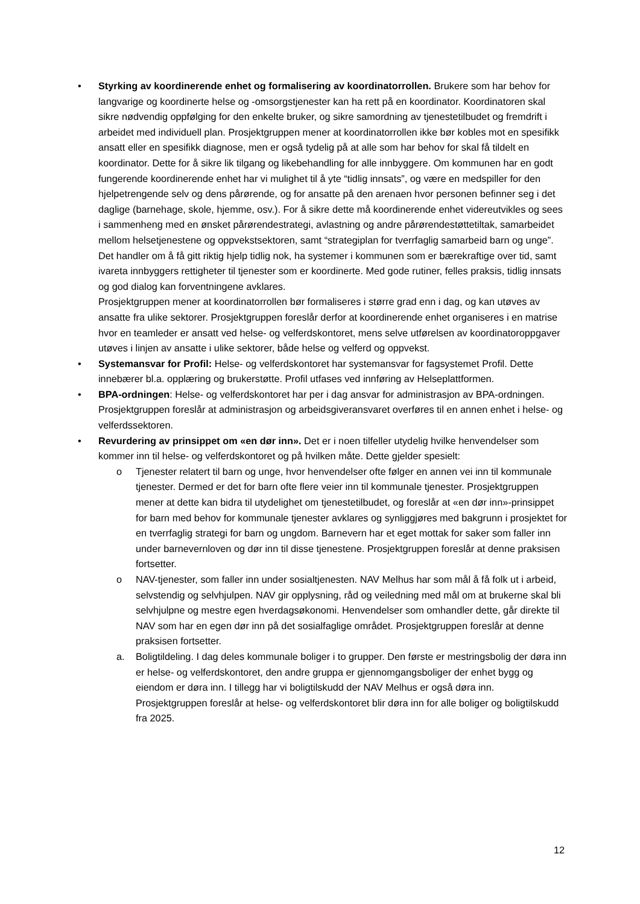• Styrking av koordinerende enhet og formalisering av koordinatorrollen. Brukere som har behov for langvarige og koordinerte helse og -omsorgstjenester kan ha rett på en koordinator. Koordinatoren skal sikre nødvendig oppfølging for den enkelte bruker, og sikre samordning av tjenestetilbudet og fremdrift i arbeidet med individuell plan. Prosjektgruppen mener at koordinatorrollen ikke bør kobles mot en spesifikk ansatt eller en spesifikk diagnose, men er også tydelig på at alle som har behov for skal få tildelt en koordinator. Dette for å sikre lik tilgang og likebehandling for alle innbyggere. Om kommunen har en godt fungerende koordinerende enhet har vi mulighet til å yte “tidlig innsats”, og være en medspiller for den hjelpetrengende selv og dens pårørende, og for ansatte på den arenaen hvor personen befinner seg i det daglige (barnehage, skole, hjemme, osv.). For å sikre dette må koordinerende enhet videreutvikles og sees i sammenheng med en ønsket pårørendestrategi, avlastning og andre pårørendestøttetiltak, samarbeidet mellom helsetjenestene og oppvekstsektoren, samt “strategiplan for tverrfaglig samarbeid barn og unge”. Det handler om å få gitt riktig hjelp tidlig nok, ha systemer i kommunen som er bærekraftige over tid, samt ivareta innbyggers rettigheter til tjenester som er koordinerte. Med gode rutiner, felles praksis, tidlig innsats og god dialog kan forventningene avklares.
Prosjektgruppen mener at koordinatorrollen bør formaliseres i større grad enn i dag, og kan utøves av ansatte fra ulike sektorer. Prosjektgruppen foreslår derfor at koordinerende enhet organiseres i en matrise hvor en teamleder er ansatt ved helse- og velferdskontoret, mens selve utførelsen av koordinatoroppgaver utøves i linjen av ansatte i ulike sektorer, både helse og velferd og oppvekst.
• Systemansvar for Profil: Helse- og velferdskontoret har systemansvar for fagsystemet Profil. Dette innebærer bl.a. opplæring og brukerstøtte. Profil utfases ved innføring av Helseplattformen.
• BPA-ordningen: Helse- og velferdskontoret har per i dag ansvar for administrasjon av BPA-ordningen. Prosjektgruppen foreslår at administrasjon og arbeidsgiveransvaret overføres til en annen enhet i helse- og velferdssektoren.
• Revurdering av prinsippet om «en dør inn». Det er i noen tilfeller utydelig hvilke henvendelser som kommer inn til helse- og velferdskontoret og på hvilken måte. Dette gjelder spesielt:
o Tjenester relatert til barn og unge, hvor henvendelser ofte følger en annen vei inn til kommunale tjenester. Dermed er det for barn ofte flere veier inn til kommunale tjenester. Prosjektgruppen mener at dette kan bidra til utydelighet om tjenestetilbudet, og foreslår at «en dør inn»-prinsippet for barn med behov for kommunale tjenester avklares og synliggjøres med bakgrunn i prosjektet for en tverrfaglig strategi for barn og ungdom. Barnevern har et eget mottak for saker som faller inn under barnevernloven og dør inn til disse tjenestene. Prosjektgruppen foreslår at denne praksisen fortsetter.
o NAV-tjenester, som faller inn under sosialtjenesten. NAV Melhus har som mål å få folk ut i arbeid, selvstendig og selvhjulpen. NAV gir opplysning, råd og veiledning med mål om at brukerne skal bli selvhjulpne og mestre egen hverdagsøkonomi. Henvendelser som omhandler dette, går direkte til NAV som har en egen dør inn på det sosialfaglige området. Prosjektgruppen foreslår at denne praksisen fortsetter.
a. Boligtildeling. I dag deles kommunale boliger i to grupper. Den første er mestringsbolig der døra inn er helse- og velferdskontoret, den andre gruppa er gjennomgangsboliger der enhet bygg og eiendom er døra inn. I tillegg har vi boligtilskudd der NAV Melhus er også døra inn. Prosjektgruppen foreslår at helse- og velferdskontoret blir døra inn for alle boliger og boligtilskudd fra 2025.
12